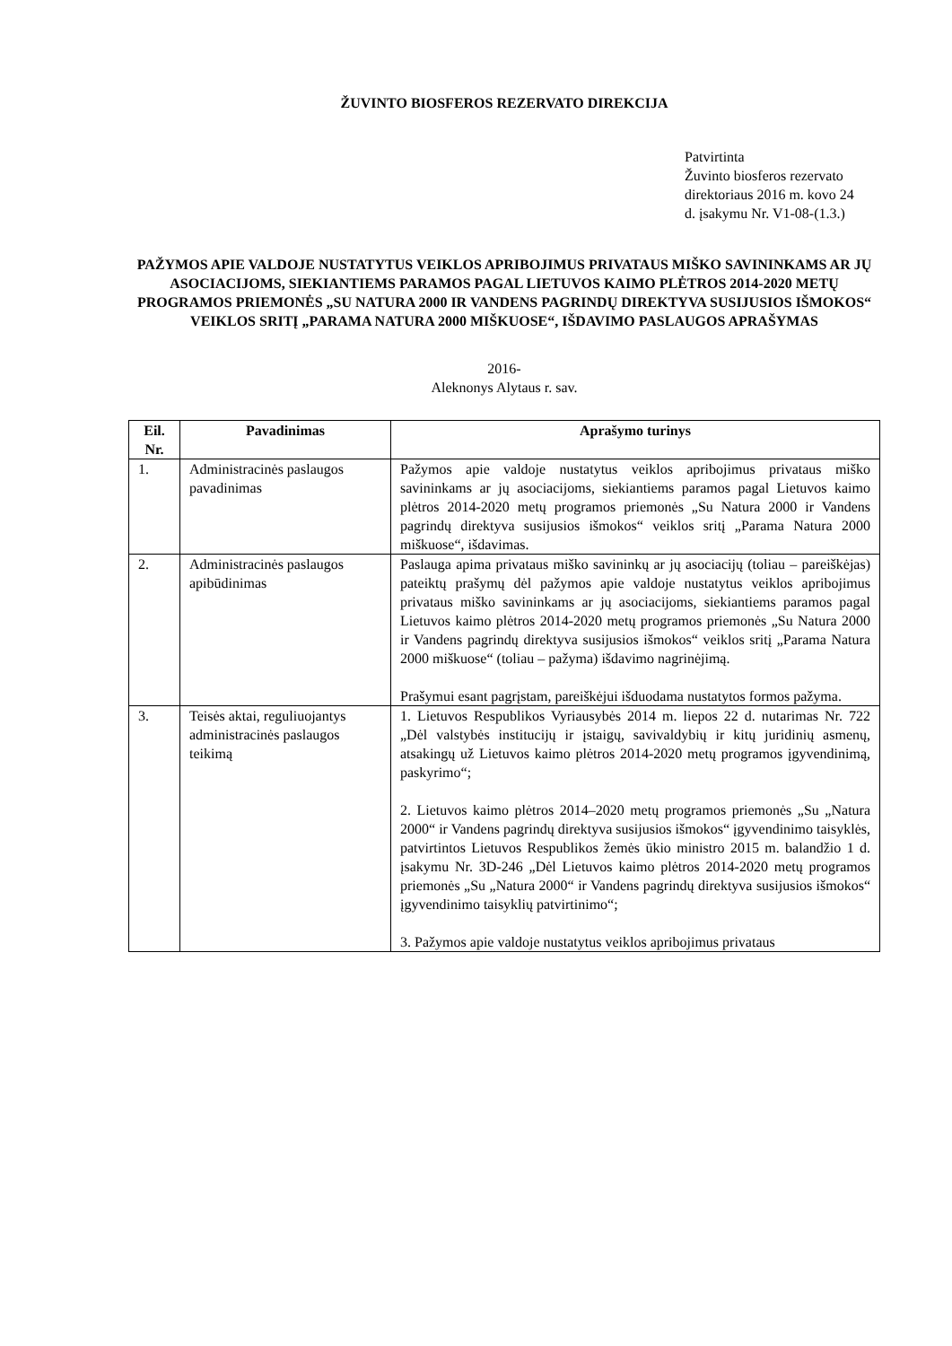ŽUVINTO BIOSFEROS REZERVATO DIREKCIJA
Patvirtinta
Žuvinto biosferos rezervato
direktoriaus 2016 m. kovo 24
d. įsakymu Nr. V1-08-(1.3.)
PAŽYMOS APIE VALDOJE NUSTATYTUS VEIKLOS APRIBOJIMUS PRIVATAUS MIŠKO SAVININKAMS AR JŲ ASOCIACIJOMS, SIEKIANTIEMS PARAMOS PAGAL LIETUVOS KAIMO PLĖTROS 2014-2020 METŲ PROGRAMOS PRIEMONĖS „SU NATURA 2000 IR VANDENS PAGRINDŲ DIREKTYVA SUSIJUSIOS IŠMOKOS“ VEIKLOS SRITĮ „PARAMA NATURA 2000 MIŠKUOSE“, IŠDAVIMO PASLAUGOS APRAŠYMAS
2016-
Aleknonys Alytaus r. sav.
| Eil. Nr. | Pavadinimas | Aprašymo turinys |
| --- | --- | --- |
| 1. | Administracinės paslaugos pavadinimas | Pažymos apie valdoje nustatytus veiklos apribojimus privataus miško savininkams ar jų asociacijoms, siekiantiems paramos pagal Lietuvos kaimo plėtros 2014-2020 metų programos priemonės „Su Natura 2000 ir Vandens pagrindų direktyva susijusios išmokos“ veiklos sritį „Parama Natura 2000 miškuose“, išdavimas. |
| 2. | Administracinės paslaugos apibūdinimas | Paslauga apima privataus miško savininkų ar jų asociacijų (toliau – pareiškėjas) pateiktų prašymų dėl pažymos apie valdoje nustatytus veiklos apribojimus privataus miško savininkams ar jų asociacijoms, siekiantiems paramos pagal Lietuvos kaimo plėtros 2014-2020 metų programos priemonės „Su Natura 2000 ir Vandens pagrindų direktyva susijusios išmokos“ veiklos sritį „Parama Natura 2000 miškuose“ (toliau – pažyma) išdavimo nagrinėjimą. Prašymui esant pagrįstam, pareiškėjui išduodama nustatytos formos pažyma. |
| 3. | Teisės aktai, reguliuojantys administracinės paslaugos teikimą | 1. Lietuvos Respublikos Vyriausybės 2014 m. liepos 22 d. nutarimas Nr. 722 „Dėl valstybės institucijų ir įstaigų, savivaldybių ir kitų juridinių asmenų, atsakingų už Lietuvos kaimo plėtros 2014-2020 metų programos įgyvendinimą, paskyrimo“; 2. Lietuvos kaimo plėtros 2014–2020 metų programos priemonės „Su „Natura 2000“ ir Vandens pagrindų direktyva susijusios išmokos“ įgyvendinimo taisyklės, patvirtintos Lietuvos Respublikos žemės ūkio ministro 2015 m. balandžio 1 d. įsakymu Nr. 3D-246 „Dėl Lietuvos kaimo plėtros 2014-2020 metų programos priemonės „Su „Natura 2000“ ir Vandens pagrindų direktyva susijusios išmokos“ įgyvendinimo taisyklių patvirtinimo“; 3. Pažymos apie valdoje nustatytus veiklos apribojimus privataus |